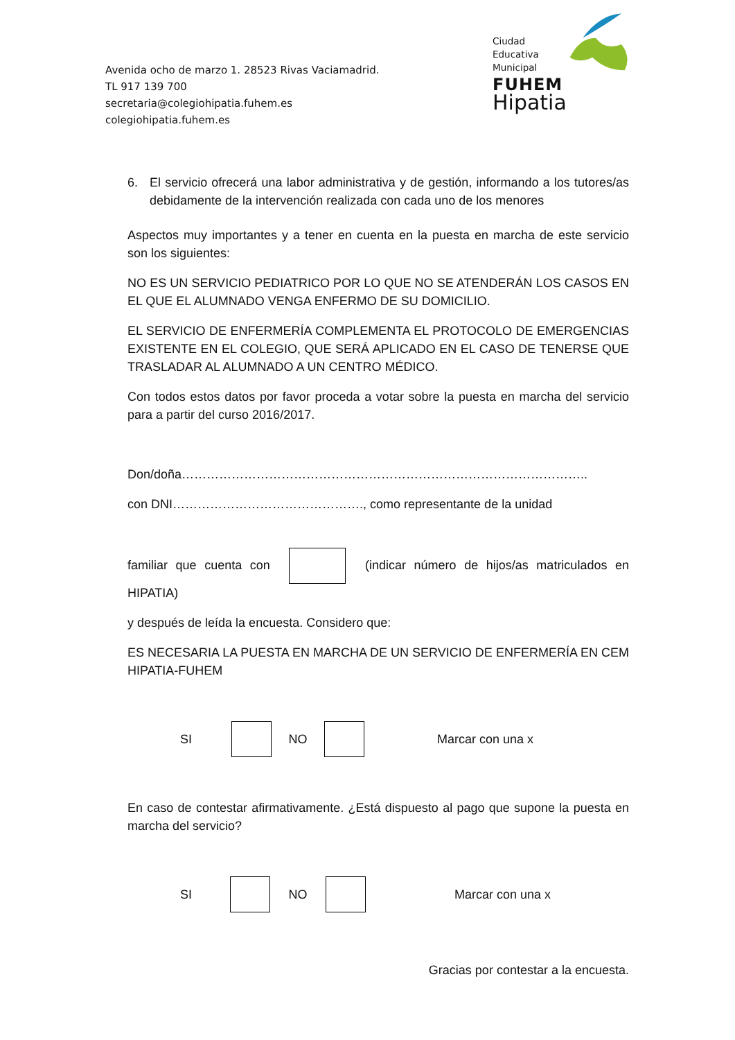Avenida ocho de marzo 1. 28523 Rivas Vaciamadrid.
TL 917 139 700
secretaria@colegiohipatia.fuhem.es
colegiohipatia.fuhem.es
Ciudad
Educativa
Municipal
FUHEM
Hipatia
6. El servicio ofrecerá una labor administrativa y de gestión, informando a los tutores/as debidamente de la intervención realizada con cada uno de los menores
Aspectos muy importantes y a tener en cuenta en la puesta en marcha de este servicio son los siguientes:
NO ES UN SERVICIO PEDIATRICO POR LO QUE NO SE ATENDERÁN LOS CASOS EN EL QUE EL ALUMNADO VENGA ENFERMO DE SU DOMICILIO.
EL SERVICIO DE ENFERMERÍA COMPLEMENTA EL PROTOCOLO DE EMERGENCIAS EXISTENTE EN EL COLEGIO, QUE SERÁ APLICADO EN EL CASO DE TENERSE QUE TRASLADAR AL ALUMNADO A UN CENTRO MÉDICO.
Con todos estos datos por favor proceda a votar sobre la puesta en marcha del servicio para a partir del curso 2016/2017.
Don/doña……………………………………………………………………………………..
con DNI………………………………………., como representante de la unidad
familiar que cuenta con (indicar número de hijos/as matriculados en HIPATIA)
y después de leída la encuesta. Considero que:
ES NECESARIA LA PUESTA EN MARCHA DE UN SERVICIO DE ENFERMERÍA EN CEM HIPATIA-FUHEM
SI NO Marcar con una x
En caso de contestar afirmativamente. ¿Está dispuesto al pago que supone la puesta en marcha del servicio?
SI NO Marcar con una x
Gracias por contestar a la encuesta.